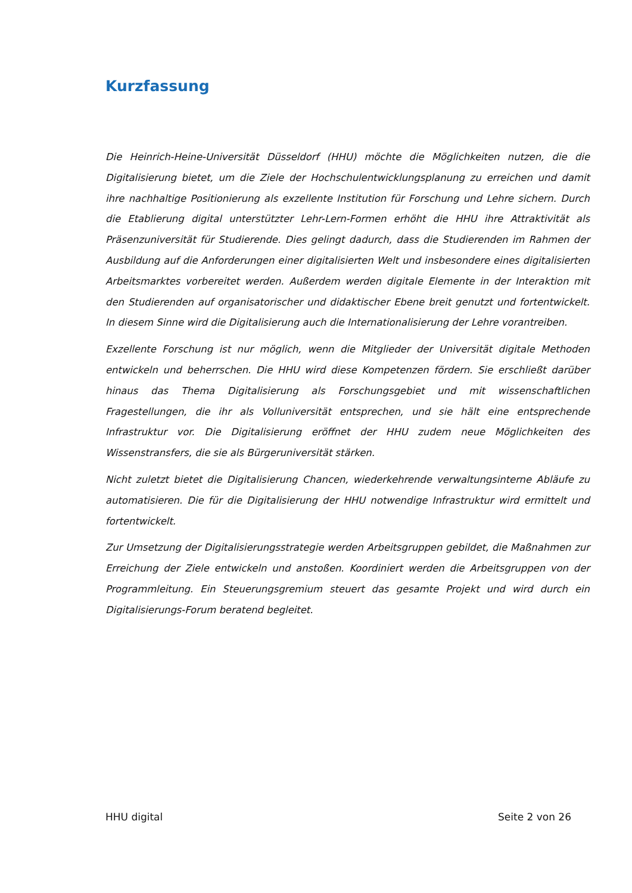Kurzfassung
Die Heinrich-Heine-Universität Düsseldorf (HHU) möchte die Möglichkeiten nutzen, die die Digitalisierung bietet, um die Ziele der Hochschulentwicklungsplanung zu erreichen und damit ihre nachhaltige Positionierung als exzellente Institution für Forschung und Lehre sichern. Durch die Etablierung digital unterstützter Lehr-Lern-Formen erhöht die HHU ihre Attraktivität als Präsenzuniversität für Studierende. Dies gelingt dadurch, dass die Studierenden im Rahmen der Ausbildung auf die Anforderungen einer digitalisierten Welt und insbesondere eines digitalisierten Arbeitsmarktes vorbereitet werden. Außerdem werden digitale Elemente in der Interaktion mit den Studierenden auf organisatorischer und didaktischer Ebene breit genutzt und fortentwickelt. In diesem Sinne wird die Digitalisierung auch die Internationalisierung der Lehre vorantreiben.
Exzellente Forschung ist nur möglich, wenn die Mitglieder der Universität digitale Methoden entwickeln und beherrschen. Die HHU wird diese Kompetenzen fördern. Sie erschließt darüber hinaus das Thema Digitalisierung als Forschungsgebiet und mit wissenschaftlichen Fragestellungen, die ihr als Volluniversität entsprechen, und sie hält eine entsprechende Infrastruktur vor. Die Digitalisierung eröffnet der HHU zudem neue Möglichkeiten des Wissenstransfers, die sie als Bürgeruniversität stärken.
Nicht zuletzt bietet die Digitalisierung Chancen, wiederkehrende verwaltungsinterne Abläufe zu automatisieren. Die für die Digitalisierung der HHU notwendige Infrastruktur wird ermittelt und fortentwickelt.
Zur Umsetzung der Digitalisierungsstrategie werden Arbeitsgruppen gebildet, die Maßnahmen zur Erreichung der Ziele entwickeln und anstoßen. Koordiniert werden die Arbeitsgruppen von der Programmleitung. Ein Steuerungsgremium steuert das gesamte Projekt und wird durch ein Digitalisierungs-Forum beratend begleitet.
HHU digital Seite 2 von 26